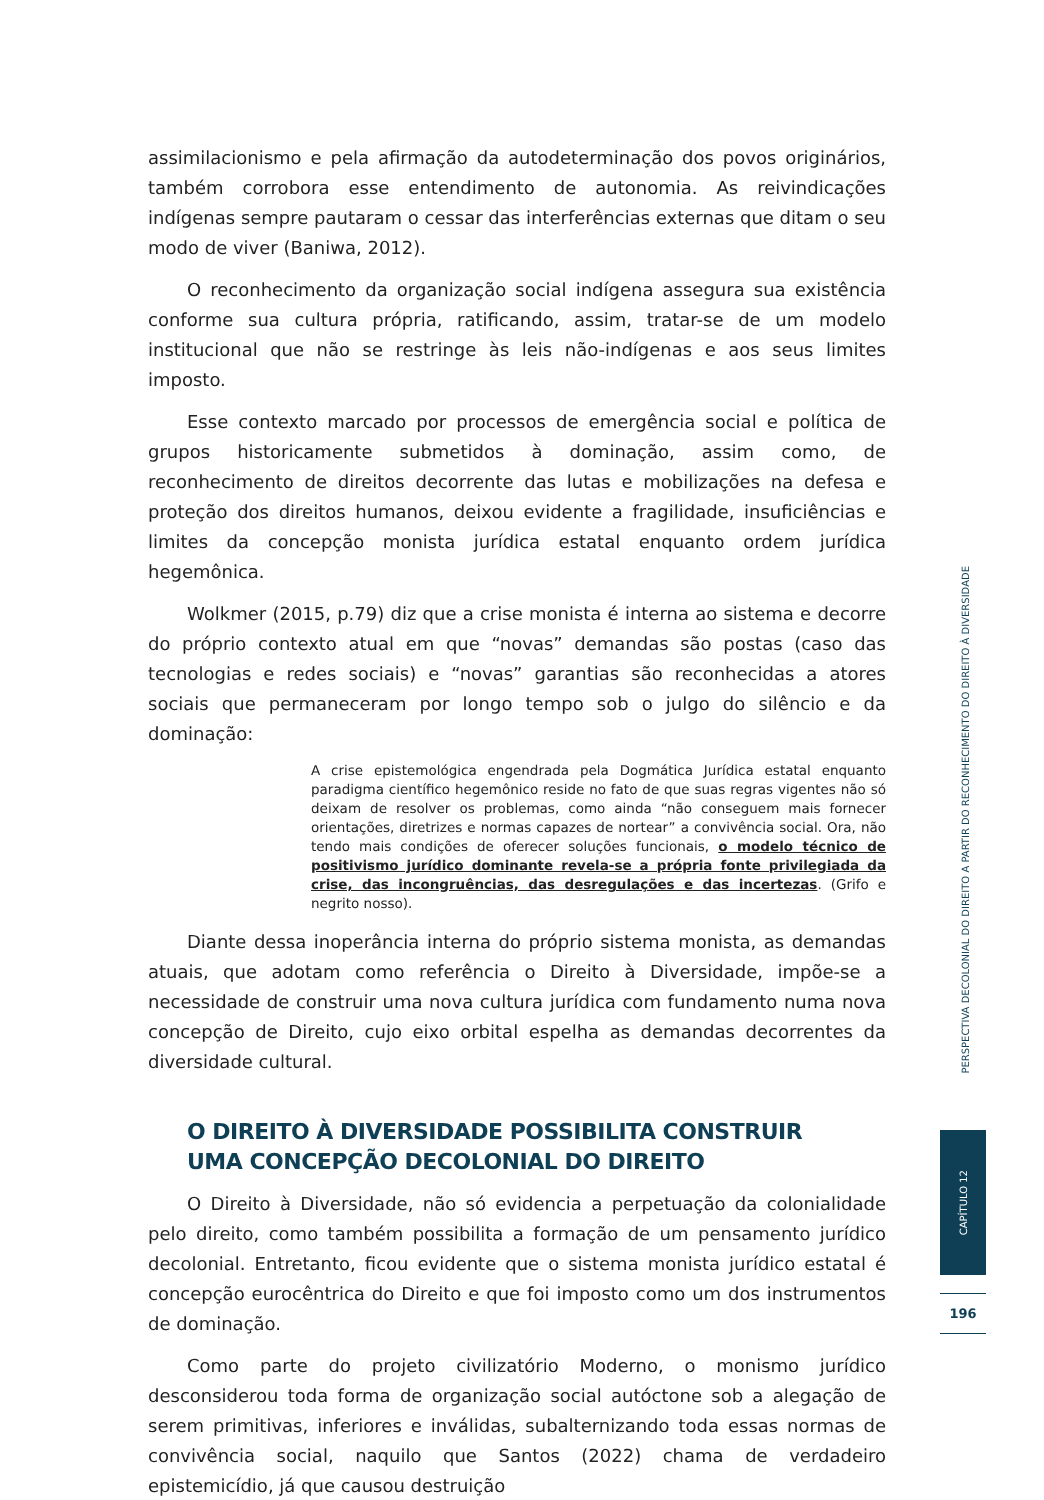assimilacionismo e pela afirmação da autodeterminação dos povos originários, também corrobora esse entendimento de autonomia. As reivindicações indígenas sempre pautaram o cessar das interferências externas que ditam o seu modo de viver (Baniwa, 2012).
O reconhecimento da organização social indígena assegura sua existência conforme sua cultura própria, ratificando, assim, tratar-se de um modelo institucional que não se restringe às leis não-indígenas e aos seus limites imposto.
Esse contexto marcado por processos de emergência social e política de grupos historicamente submetidos à dominação, assim como, de reconhecimento de direitos decorrente das lutas e mobilizações na defesa e proteção dos direitos humanos, deixou evidente a fragilidade, insuficiências e limites da concepção monista jurídica estatal enquanto ordem jurídica hegemônica.
Wolkmer (2015, p.79) diz que a crise monista é interna ao sistema e decorre do próprio contexto atual em que “novas” demandas são postas (caso das tecnologias e redes sociais) e “novas” garantias são reconhecidas a atores sociais que permaneceram por longo tempo sob o julgo do silêncio e da dominação:
A crise epistemológica engendrada pela Dogmática Jurídica estatal enquanto paradigma científico hegemônico reside no fato de que suas regras vigentes não só deixam de resolver os problemas, como ainda “não conseguem mais fornecer orientações, diretrizes e normas capazes de nortear” a convivência social. Ora, não tendo mais condições de oferecer soluções funcionais, o modelo técnico de positivismo jurídico dominante revela-se a própria fonte privilegiada da crise, das incongruências, das desregulações e das incertezas. (Grifo e negrito nosso).
Diante dessa inoperância interna do próprio sistema monista, as demandas atuais, que adotam como referência o Direito à Diversidade, impõe-se a necessidade de construir uma nova cultura jurídica com fundamento numa nova concepção de Direito, cujo eixo orbital espelha as demandas decorrentes da diversidade cultural.
O DIREITO À DIVERSIDADE POSSIBILITA CONSTRUIR
UMA CONCEPÇÃO DECOLONIAL DO DIREITO
O Direito à Diversidade, não só evidencia a perpetuação da colonialidade pelo direito, como também possibilita a formação de um pensamento jurídico decolonial. Entretanto, ficou evidente que o sistema monista jurídico estatal é concepção eurocêntrica do Direito e que foi imposto como um dos instrumentos de dominação.
Como parte do projeto civilizatório Moderno, o monismo jurídico desconsiderou toda forma de organização social autóctone sob a alegação de serem primitivas, inferiores e inválidas, subalternizando toda essas normas de convivência social, naquilo que Santos (2022) chama de verdadeiro epistemicídio, já que causou destruição
PERSPECTIVA DECOLONIAL DO DIREITO A PARTIR DO RECONHECIMENTO DO DIREITO À DIVERSIDADE
CAPÍTULO 12
196